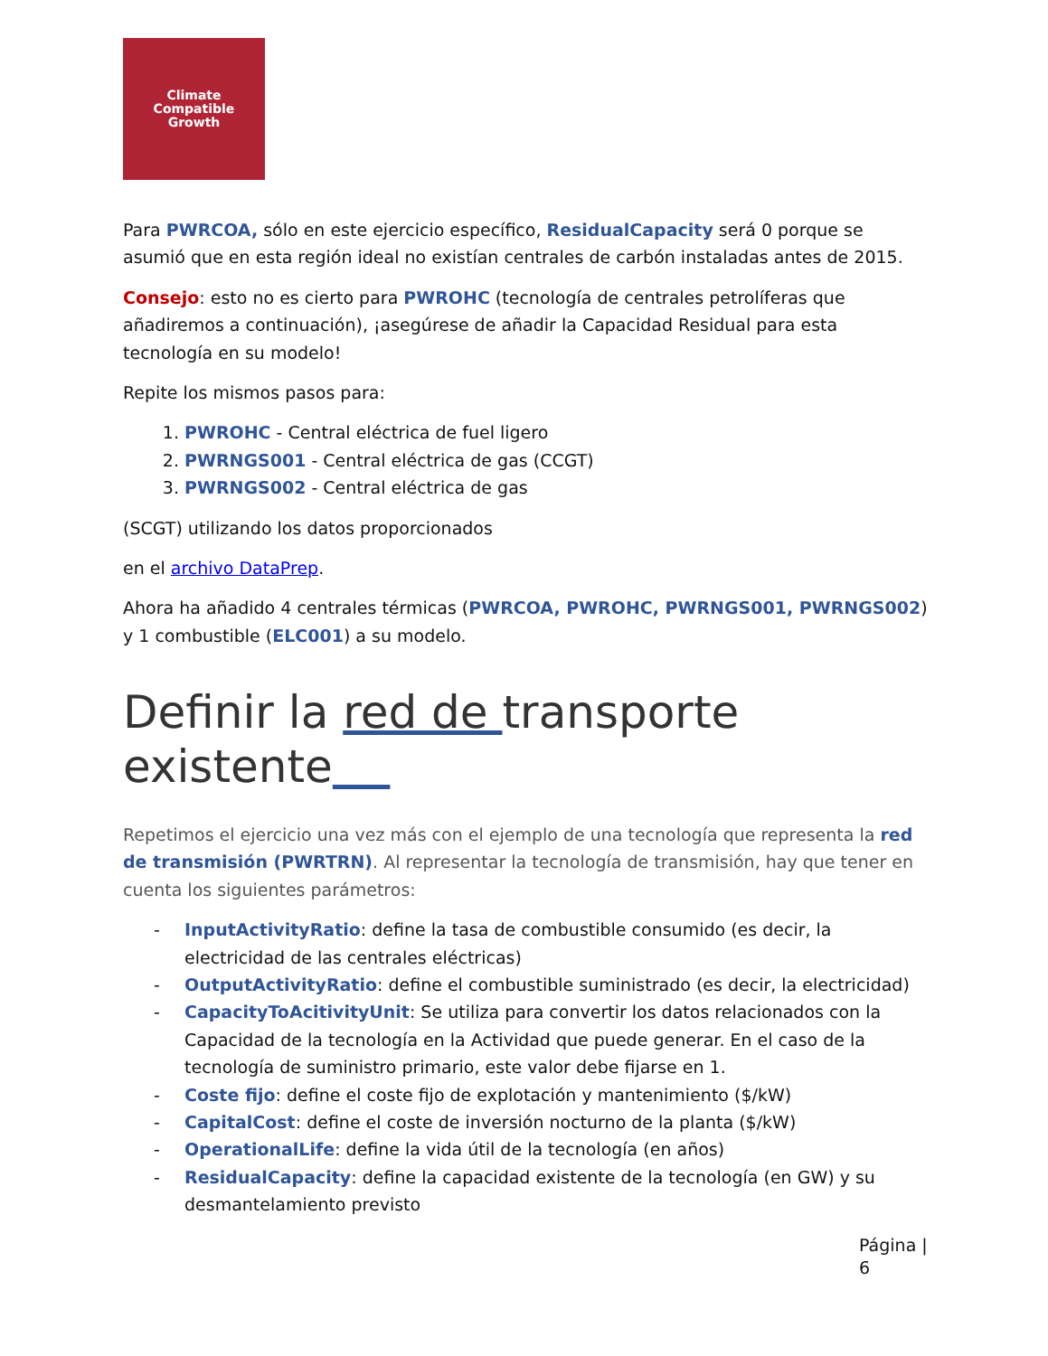Climate
Compatible
Growth
Para PWRCOA, sólo en este ejercicio específico, ResidualCapacity será 0 porque se asumió que en esta región ideal no existían centrales de carbón instaladas antes de 2015.
Consejo: esto no es cierto para PWROHC (tecnología de centrales petrolíferas que añadiremos a continuación), ¡asegúrese de añadir la Capacidad Residual para esta tecnología en su modelo!
Repite los mismos pasos para:
1. PWROHC - Central eléctrica de fuel ligero
2. PWRNGS001 - Central eléctrica de gas (CCGT)
3. PWRNGS002 - Central eléctrica de gas
(SCGT) utilizando los datos proporcionados
en el archivo DataPrep.
Ahora ha añadido 4 centrales térmicas (PWRCOA, PWROHC, PWRNGS001, PWRNGS002) y 1 combustible (ELC001) a su modelo.
Definir la red de transporte existente
Repetimos el ejercicio una vez más con el ejemplo de una tecnología que representa la red de transmisión (PWRTRN). Al representar la tecnología de transmisión, hay que tener en cuenta los siguientes parámetros:
- InputActivityRatio: define la tasa de combustible consumido (es decir, la electricidad de las centrales eléctricas)
- OutputActivityRatio: define el combustible suministrado (es decir, la electricidad)
- CapacityToAcitivityUnit: Se utiliza para convertir los datos relacionados con la Capacidad de la tecnología en la Actividad que puede generar. En el caso de la tecnología de suministro primario, este valor debe fijarse en 1.
- Coste fijo: define el coste fijo de explotación y mantenimiento ($/kW)
- CapitalCost: define el coste de inversión nocturno de la planta ($/kW)
- OperationalLife: define la vida útil de la tecnología (en años)
- ResidualCapacity: define la capacidad existente de la tecnología (en GW) y su desmantelamiento previsto
Página |
6